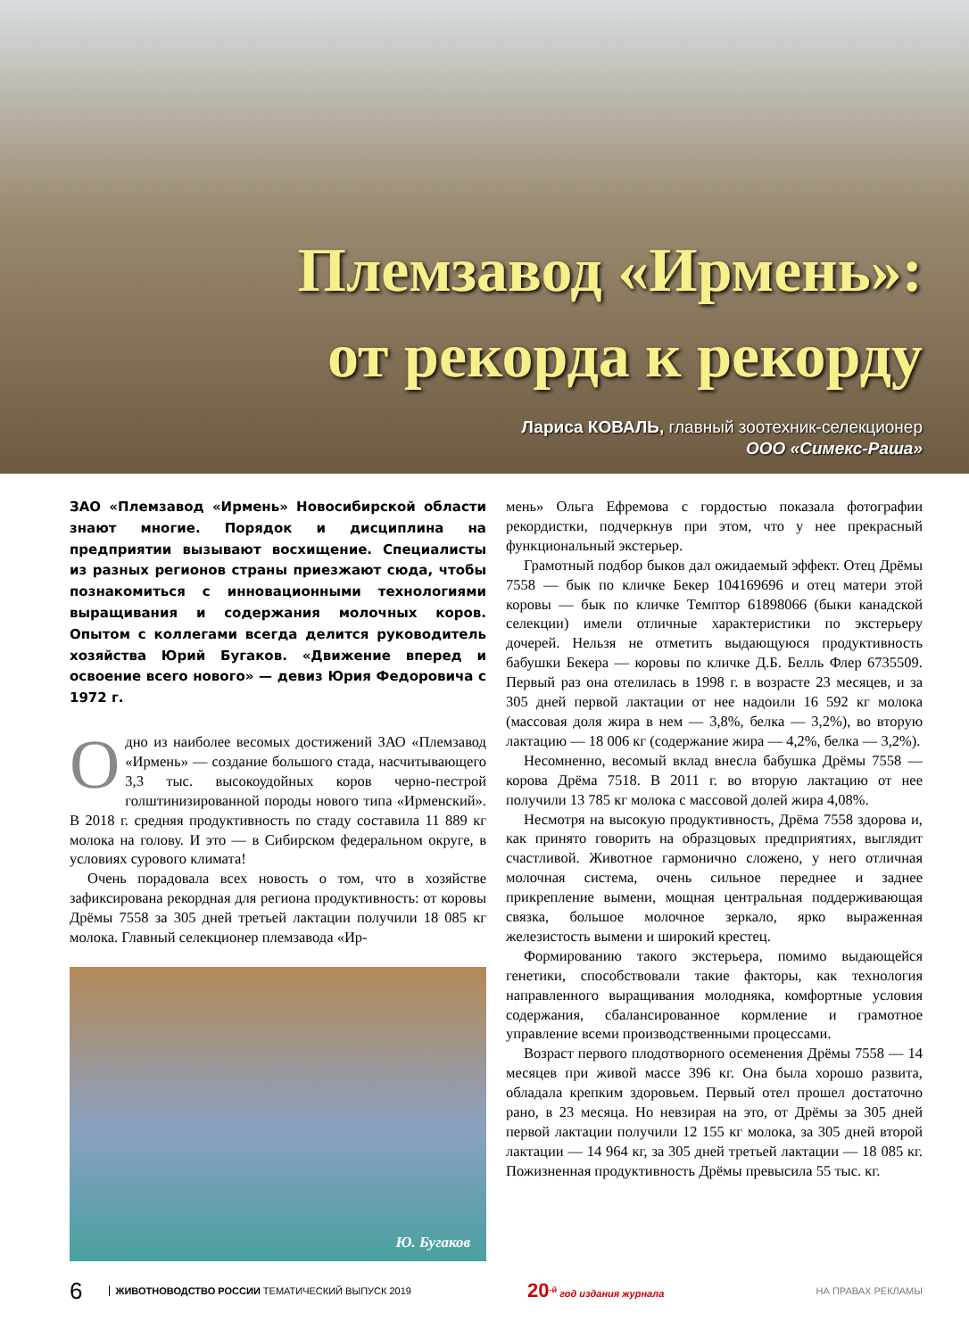Племзавод «Ирмень»:
от рекорда к рекорду
Лариса КОВАЛЬ, главный зоотехник-селекционер
ООО «Симекс-Раша»
ЗАО «Племзавод «Ирмень» Новосибирской области знают многие. Порядок и дисциплина на предприятии вызывают восхищение. Специалисты из разных регионов страны приезжают сюда, чтобы познакомиться с инновационными технологиями выращивания и содержания молочных коров. Опытом с коллегами всегда делится руководитель хозяйства Юрий Бугаков. «Движение вперед и освоение всего нового» — девиз Юрия Федоровича с 1972 г.
Одно из наиболее весомых достижений ЗАО «Племзавод «Ирмень» — создание большого стада, насчитывающего 3,3 тыс. высокоудойных коров черно-пестрой голштинизированной породы нового типа «Ирменский». В 2018 г. средняя продуктивность по стаду составила 11 889 кг молока на голову. И это — в Сибирском федеральном округе, в условиях сурового климата!
Очень порадовала всех новость о том, что в хозяйстве зафиксирована рекордная для региона продуктивность: от коровы Дрёмы 7558 за 305 дней третьей лактации получили 18 085 кг молока. Главный селекционер племзавода «Ир-
Ю. Бугаков
мень» Ольга Ефремова с гордостью показала фотографии рекордистки, подчеркнув при этом, что у нее прекрасный функциональный экстерьер.
Грамотный подбор быков дал ожидаемый эффект. Отец Дрёмы 7558 — бык по кличке Бекер 104169696 и отец матери этой коровы — бык по кличке Темптор 61898066 (быки канадской селекции) имели отличные характеристики по экстерьеру дочерей. Нельзя не отметить выдающуюся продуктивность бабушки Бекера — коровы по кличке Д.Б. Белль Флер 6735509. Первый раз она отелилась в 1998 г. в возрасте 23 месяцев, и за 305 дней первой лактации от нее надоили 16 592 кг молока (массовая доля жира в нем — 3,8%, белка — 3,2%), во вторую лактацию — 18 006 кг (содержание жира — 4,2%, белка — 3,2%).
Несомненно, весомый вклад внесла бабушка Дрёмы 7558 — корова Дрёма 7518. В 2011 г. во вторую лактацию от нее получили 13 785 кг молока с массовой долей жира 4,08%.
Несмотря на высокую продуктивность, Дрёма 7558 здорова и, как принято говорить на образцовых предприятиях, выглядит счастливой. Животное гармонично сложено, у него отличная молочная система, очень сильное переднее и заднее прикрепление вымени, мощная центральная поддерживающая связка, большое молочное зеркало, ярко выраженная железистость вымени и широкий крестец.
Формированию такого экстерьера, помимо выдающейся генетики, способствовали такие факторы, как технология направленного выращивания молодняка, комфортные условия содержания, сбалансированное кормление и грамотное управление всеми производственными процессами.
Возраст первого плодотворного осеменения Дрёмы 7558 — 14 месяцев при живой массе 396 кг. Она была хорошо развита, обладала крепким здоровьем. Первый отел прошел достаточно рано, в 23 месяца. Но невзирая на это, от Дрёмы за 305 дней первой лактации получили 12 155 кг молока, за 305 дней второй лактации — 14 964 кг, за 305 дней третьей лактации — 18 085 кг. Пожизненная продуктивность Дрёмы превысила 55 тыс. кг.
6 ЖИВОТНОВОДСТВО РОССИИ ТЕМАТИЧЕСКИЙ ВЫПУСК 2019 20<sup>-й</sup> год издания журнала НА ПРАВАХ РЕКЛАМЫ